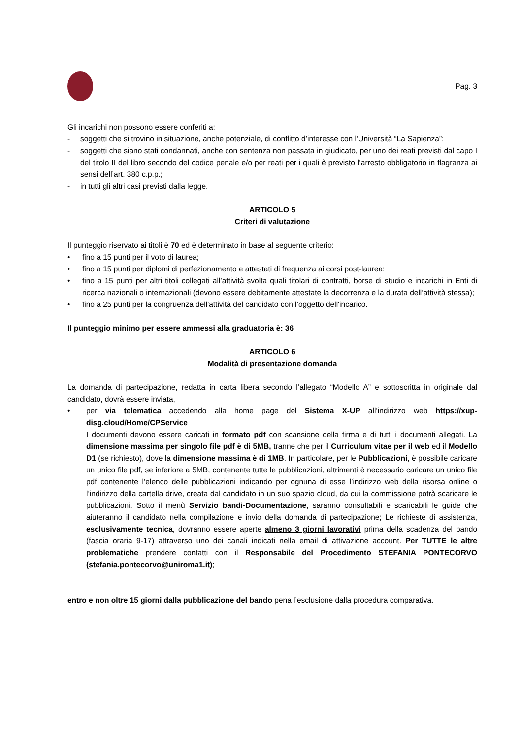Pag. 3
Gli incarichi non possono essere conferiti a:
- soggetti che si trovino in situazione, anche potenziale, di conflitto d’interesse con l’Università “La Sapienza”;
- soggetti che siano stati condannati, anche con sentenza non passata in giudicato, per uno dei reati previsti dal capo I del titolo II del libro secondo del codice penale e/o per reati per i quali è previsto l’arresto obbligatorio in flagranza ai sensi dell’art. 380 c.p.p.;
- in tutti gli altri casi previsti dalla legge.
ARTICOLO 5
Criteri di valutazione
Il punteggio riservato ai titoli è 70 ed è determinato in base al seguente criterio:
• fino a 15 punti per il voto di laurea;
• fino a 15 punti per diplomi di perfezionamento e attestati di frequenza ai corsi post-laurea;
• fino a 15 punti per altri titoli collegati all’attività svolta quali titolari di contratti, borse di studio e incarichi in Enti di ricerca nazionali o internazionali (devono essere debitamente attestate la decorrenza e la durata dell’attività stessa);
• fino a 25 punti per la congruenza dell'attività del candidato con l’oggetto dell'incarico.
Il punteggio minimo per essere ammessi alla graduatoria è: 36
ARTICOLO 6
Modalità di presentazione domanda
La domanda di partecipazione, redatta in carta libera secondo l’allegato “Modello A” e sottoscritta in originale dal candidato, dovrà essere inviata,
• per via telematica accedendo alla home page del Sistema X-UP all’indirizzo web https://xup-disg.cloud/Home/CPService
I documenti devono essere caricati in formato pdf con scansione della firma e di tutti i documenti allegati. La dimensione massima per singolo file pdf è di 5MB, tranne che per il Curriculum vitae per il web ed il Modello D1 (se richiesto), dove la dimensione massima è di 1MB. In particolare, per le Pubblicazioni, è possibile caricare un unico file pdf, se inferiore a 5MB, contenente tutte le pubblicazioni, altrimenti è necessario caricare un unico file pdf contenente l’elenco delle pubblicazioni indicando per ognuna di esse l’indirizzo web della risorsa online o l’indirizzo della cartella drive, creata dal candidato in un suo spazio cloud, da cui la commissione potrà scaricare le pubblicazioni. Sotto il menù Servizio bandi-Documentazione, saranno consultabili e scaricabili le guide che aiuteranno il candidato nella compilazione e invio della domanda di partecipazione; Le richieste di assistenza, esclusivamente tecnica, dovranno essere aperte almeno 3 giorni lavorativi prima della scadenza del bando (fascia oraria 9-17) attraverso uno dei canali indicati nella email di attivazione account. Per TUTTE le altre problematiche prendere contatti con il Responsabile del Procedimento STEFANIA PONTECORVO (stefania.pontecorvo@uniroma1.it);
entro e non oltre 15 giorni dalla pubblicazione del bando pena l’esclusione dalla procedura comparativa.